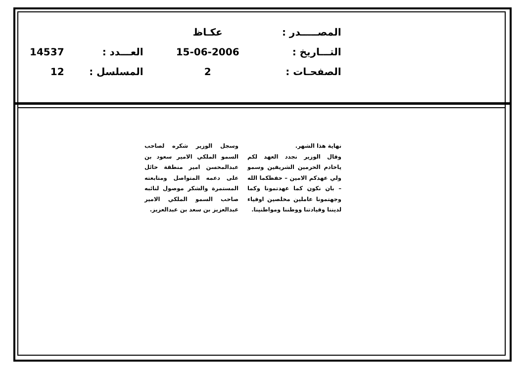| المصـــــدر : | عكـاظ | | |
| التـــاريخ : | 15-06-2006 | العـــدد : | 14537 |
| الصفحـات : | 2 | المسلسل : | 12 |
نهاية هذا الشهر.
وقال الوزير نجدد العهد لكم ياخادم الحرمين الشريفين وسمو ولي عهدكم الامين – حفظكما الله – بان نكون كما عهدتمونا وكما وجهتمونا عاملين مخلصين اوفياء لديننا وقيادتنا ووطننا ومواطنينا.
وسجل الوزير شكره لصاحب السمو الملكي الامير سعود بن عبدالمحسن امير منطقة حائل على دعمه المتواصل ومتابعته المستمرة والشكر موصول لنائبه صاحب السمو الملكي الامير عبدالعزيز بن سعد بن عبدالعزيز.